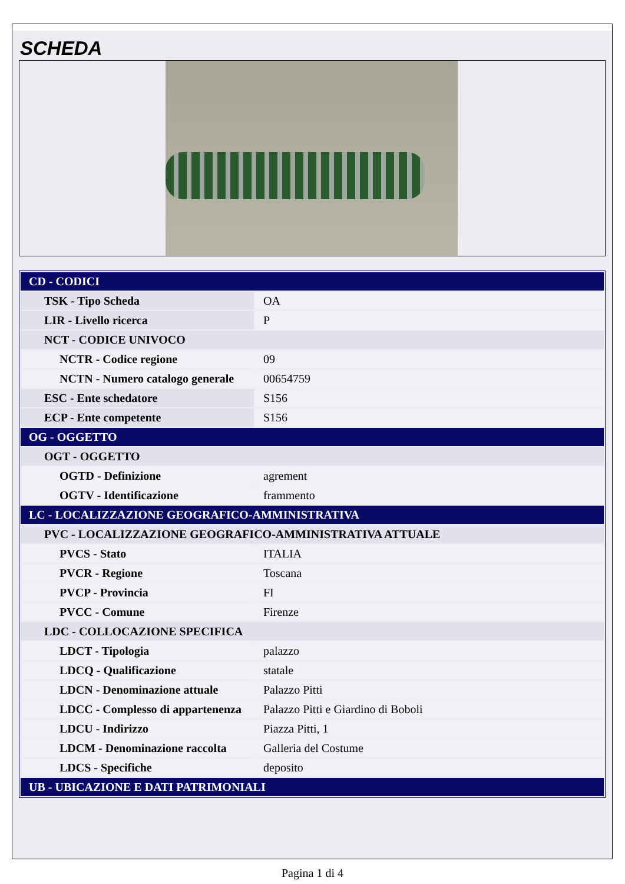SCHEDA
| CD - CODICI | |
| TSK - Tipo Scheda | OA |
| LIR - Livello ricerca | P |
| NCT - CODICE UNIVOCO | |
| NCTR - Codice regione | 09 |
| NCTN - Numero catalogo generale | 00654759 |
| ESC - Ente schedatore | S156 |
| ECP - Ente competente | S156 |
| OG - OGGETTO | |
| OGT - OGGETTO | |
| OGTD - Definizione | agrement |
| OGTV - Identificazione | frammento |
| LC - LOCALIZZAZIONE GEOGRAFICO-AMMINISTRATIVA | |
| PVC - LOCALIZZAZIONE GEOGRAFICO-AMMINISTRATIVA ATTUALE | |
| PVCS - Stato | ITALIA |
| PVCR - Regione | Toscana |
| PVCP - Provincia | FI |
| PVCC - Comune | Firenze |
| LDC - COLLOCAZIONE SPECIFICA | |
| LDCT - Tipologia | palazzo |
| LDCQ - Qualificazione | statale |
| LDCN - Denominazione attuale | Palazzo Pitti |
| LDCC - Complesso di appartenenza | Palazzo Pitti e Giardino di Boboli |
| LDCU - Indirizzo | Piazza Pitti, 1 |
| LDCM - Denominazione raccolta | Galleria del Costume |
| LDCS - Specifiche | deposito |
| UB - UBICAZIONE E DATI PATRIMONIALI | |
Pagina 1 di 4